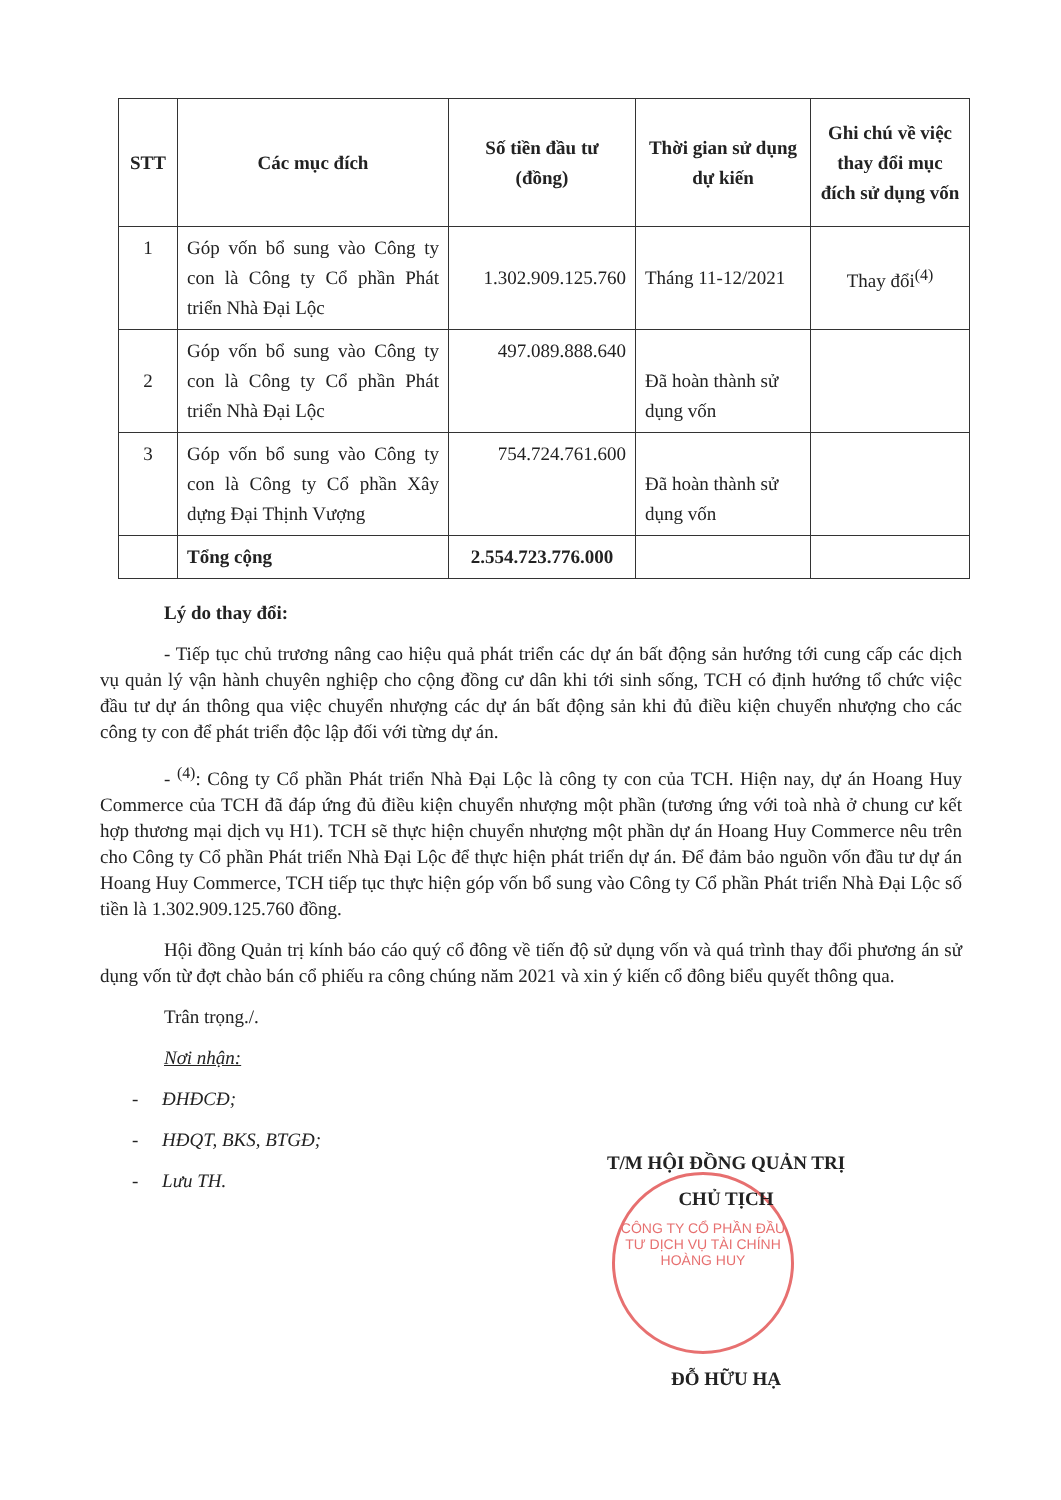| STT | Các mục đích | Số tiền đầu tư (đồng) | Thời gian sử dụng dự kiến | Ghi chú về việc thay đổi mục đích sử dụng vốn |
| --- | --- | --- | --- | --- |
| 1 | Góp vốn bổ sung vào Công ty con là Công ty Cổ phần Phát triển Nhà Đại Lộc | 1.302.909.125.760 | Tháng 11-12/2021 | Thay đổi<sup>(4)</sup> |
| 2 | Góp vốn bổ sung vào Công ty con là Công ty Cổ phần Phát triển Nhà Đại Lộc | 497.089.888.640 | Đã hoàn thành sử dụng vốn | |
| 3 | Góp vốn bổ sung vào Công ty con là Công ty Cổ phần Xây dựng Đại Thịnh Vượng | 754.724.761.600 | Đã hoàn thành sử dụng vốn | |
| | Tổng cộng | 2.554.723.776.000 | | |
Lý do thay đổi:
- Tiếp tục chủ trương nâng cao hiệu quả phát triển các dự án bất động sản hướng tới cung cấp các dịch vụ quản lý vận hành chuyên nghiệp cho cộng đồng cư dân khi tới sinh sống, TCH có định hướng tổ chức việc đầu tư dự án thông qua việc chuyển nhượng các dự án bất động sản khi đủ điều kiện chuyển nhượng cho các công ty con để phát triển độc lập đối với từng dự án.
- <sup>(4)</sup>: Công ty Cổ phần Phát triển Nhà Đại Lộc là công ty con của TCH. Hiện nay, dự án Hoang Huy Commerce của TCH đã đáp ứng đủ điều kiện chuyển nhượng một phần (tương ứng với toà nhà ở chung cư kết hợp thương mại dịch vụ H1). TCH sẽ thực hiện chuyển nhượng một phần dự án Hoang Huy Commerce nêu trên cho Công ty Cổ phần Phát triển Nhà Đại Lộc để thực hiện phát triển dự án. Để đảm bảo nguồn vốn đầu tư dự án Hoang Huy Commerce, TCH tiếp tục thực hiện góp vốn bổ sung vào Công ty Cổ phần Phát triển Nhà Đại Lộc số tiền là 1.302.909.125.760 đồng.
Hội đồng Quản trị kính báo cáo quý cổ đông về tiến độ sử dụng vốn và quá trình thay đổi phương án sử dụng vốn từ đợt chào bán cổ phiếu ra công chúng năm 2021 và xin ý kiến cổ đông biểu quyết thông qua.
Trân trọng./.
Nơi nhận:
- ĐHĐCĐ;
- HĐQT, BKS, BTGĐ;
- Lưu TH.
CÔNG TY CỔ PHẦN ĐẦU TƯ DỊCH VỤ TÀI CHÍNH HOÀNG HUY
T/M HỘI ĐỒNG QUẢN TRỊ
CHỦ TỊCH
ĐỖ HỮU HẠ